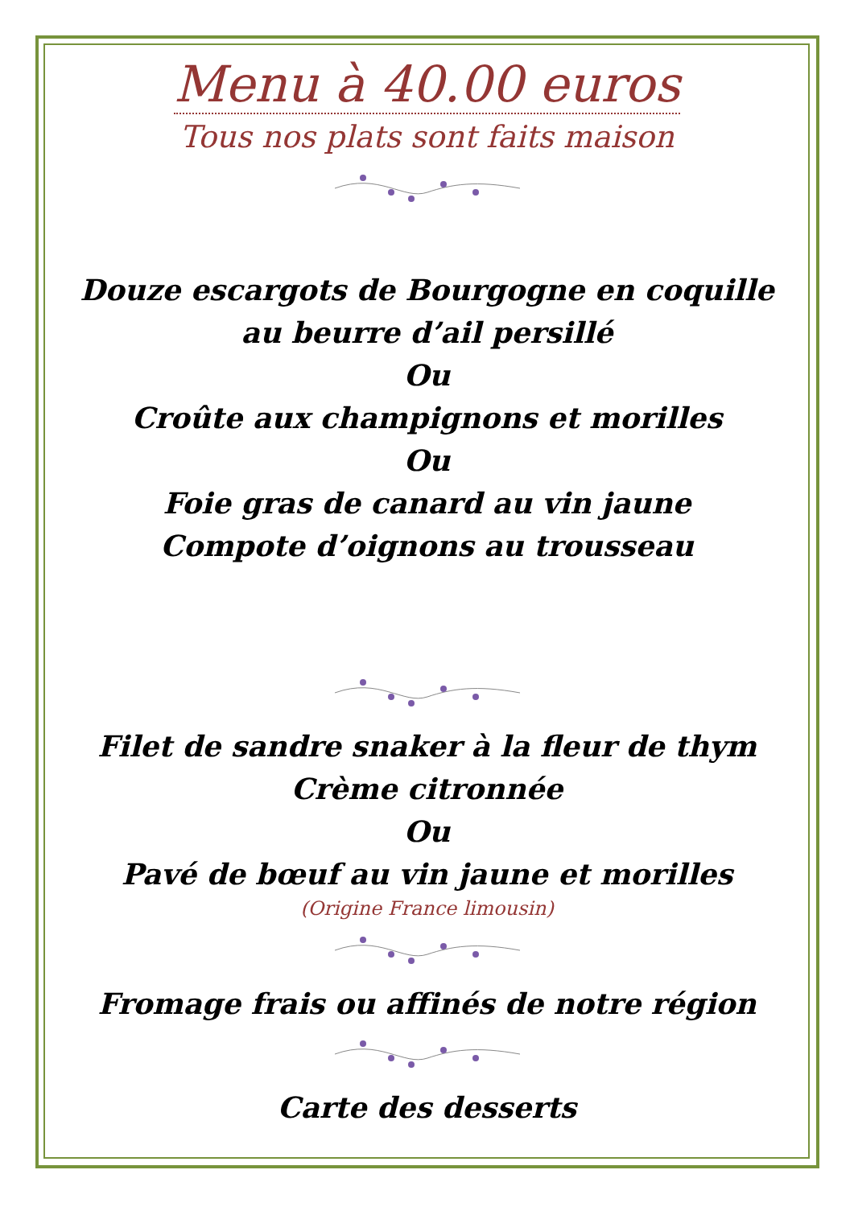Menu à 40.00 euros
Tous nos plats sont faits maison
Douze escargots de Bourgogne en coquille
au beurre d’ail persillé
Ou
Croûte aux champignons et morilles
Ou
Foie gras de canard au vin jaune
Compote d’oignons au trousseau
Filet de sandre snaker à la fleur de thym
Crème citronnée
Ou
Pavé de bœuf au vin jaune et morilles
(Origine France limousin)
Fromage frais ou affinés de notre région
Carte des desserts